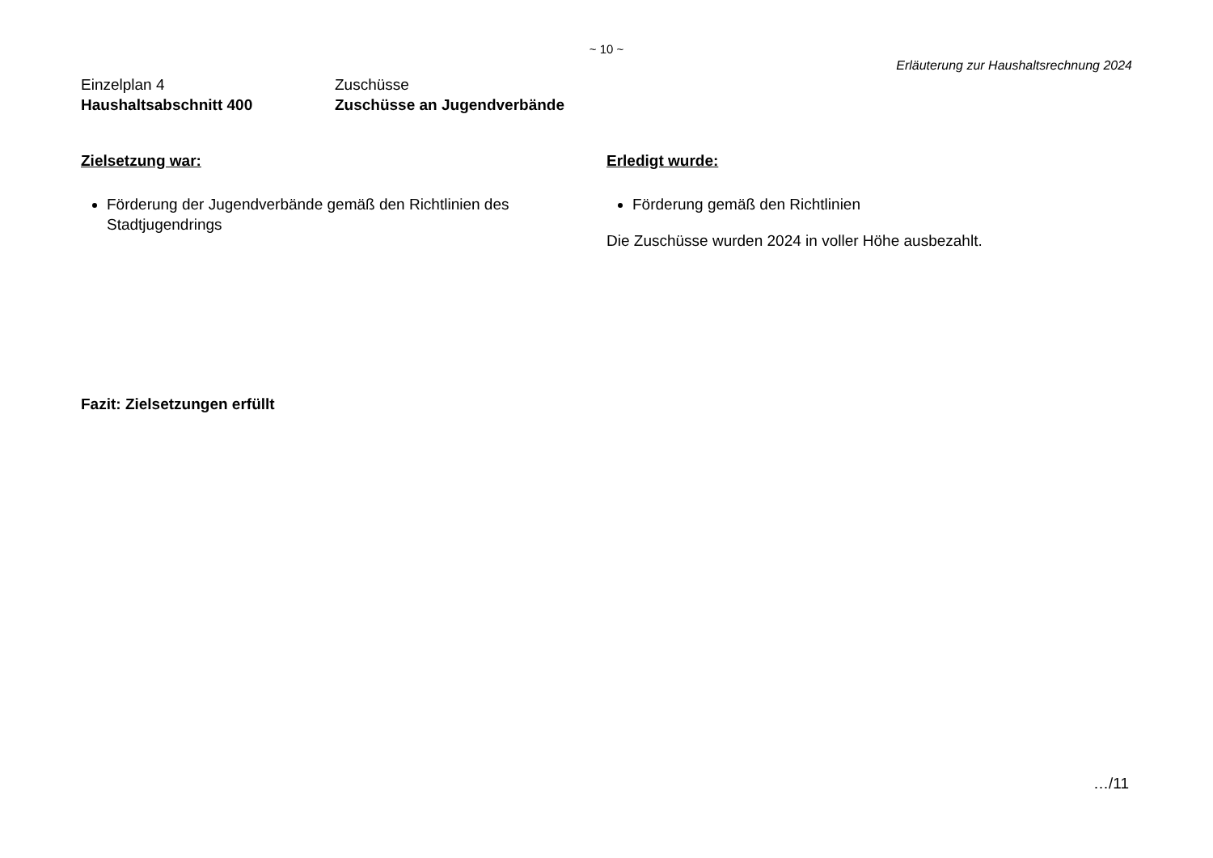~ 10 ~
Erläuterung zur Haushaltsrechnung 2024
Einzelplan 4
Haushaltsabschnitt 400
Zuschüsse
Zuschüsse an Jugendverbände
Zielsetzung war:
Förderung der Jugendverbände gemäß den Richtlinien des Stadtjugendrings
Erledigt wurde:
Förderung gemäß den Richtlinien
Die Zuschüsse wurden 2024 in voller Höhe ausbezahlt.
Fazit: Zielsetzungen erfüllt
…/11